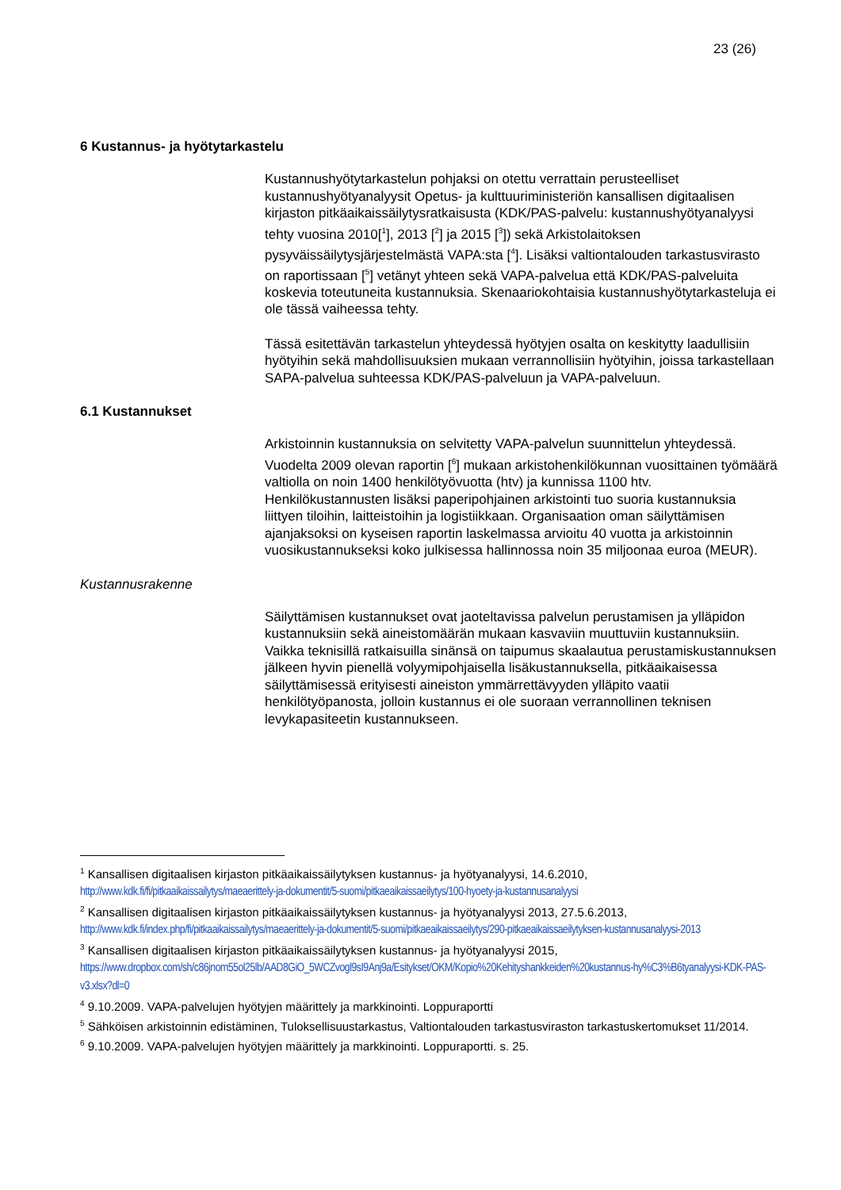23 (26)
6 Kustannus- ja hyötytarkastelu
Kustannushyötytarkastelun pohjaksi on otettu verrattain perusteelliset kustannushyötyanalyysit Opetus- ja kulttuuriministeriön kansallisen digitaalisen kirjaston pitkäaikaissäilytysratkaisusta (KDK/PAS-palvelu: kustannushyötyanalyysi tehty vuosina 2010[<sup>1</sup>], 2013 [<sup>2</sup>] ja 2015 [<sup>3</sup>]) sekä Arkistolaitoksen pysyväissäilytysjärjestelmästä VAPA:sta [<sup>4</sup>]. Lisäksi valtiontalouden tarkastusvirasto on raportissaan [<sup>5</sup>] vetänyt yhteen sekä VAPA-palvelua että KDK/PAS-palveluita koskevia toteutuneita kustannuksia. Skenaariokohtaisia kustannushyötytarkasteluja ei ole tässä vaiheessa tehty.
Tässä esitettävän tarkastelun yhteydessä hyötyjen osalta on keskitytty laadullisiin hyötyihin sekä mahdollisuuksien mukaan verrannollisiin hyötyihin, joissa tarkastellaan SAPA-palvelua suhteessa KDK/PAS-palveluun ja VAPA-palveluun.
6.1 Kustannukset
Arkistoinnin kustannuksia on selvitetty VAPA-palvelun suunnittelun yhteydessä. Vuodelta 2009 olevan raportin [<sup>6</sup>] mukaan arkistohenkilökunnan vuosittainen työmäärä valtiolla on noin 1400 henkilötyövuotta (htv) ja kunnissa 1100 htv. Henkilökustannusten lisäksi paperipohjainen arkistointi tuo suoria kustannuksia liittyen tiloihin, laitteistoihin ja logistiikkaan. Organisaation oman säilyttämisen ajanjaksoksi on kyseisen raportin laskelmassa arvioitu 40 vuotta ja arkistoinnin vuosikustannukseksi koko julkisessa hallinnossa noin 35 miljoonaa euroa (MEUR).
Kustannusrakenne
Säilyttämisen kustannukset ovat jaoteltavissa palvelun perustamisen ja ylläpidon kustannuksiin sekä aineistomäärän mukaan kasvaviin muuttuviin kustannuksiin. Vaikka teknisillä ratkaisuilla sinänsä on taipumus skaalautua perustamiskustannuksen jälkeen hyvin pienellä volyymipohjaisella lisäkustannuksella, pitkäaikaisessa säilyttämisessä erityisesti aineiston ymmärrettävyyden ylläpito vaatii henkilötyöpanosta, jolloin kustannus ei ole suoraan verrannollinen teknisen levykapasiteetin kustannukseen.
<sup>1</sup> Kansallisen digitaalisen kirjaston pitkäaikaissäilytyksen kustannus- ja hyötyanalyysi, 14.6.2010, http://www.kdk.fi/fi/pitkaaikaissailytys/maeaerittely-ja-dokumentit/5-suomi/pitkaeaikaissaeilytys/100-hyoety-ja-kustannusanalyysi
<sup>2</sup> Kansallisen digitaalisen kirjaston pitkäaikaissäilytyksen kustannus- ja hyötyanalyysi 2013, 27.5.6.2013, http://www.kdk.fi/index.php/fi/pitkaaikaissailytys/maeaerittely-ja-dokumentit/5-suomi/pitkaeaikaissaeilytys/290-pitkaeaikaissaeilytyksen-kustannusanalyysi-2013
<sup>3</sup> Kansallisen digitaalisen kirjaston pitkäaikaissäilytyksen kustannus- ja hyötyanalyysi 2015, https://www.dropbox.com/sh/c86jnom55ol25lb/AAD8GiO_5WCZvogl9sI9Anj9a/Esitykset/OKM/Kopio%20Kehityshankkeiden%20kustannus-hy%C3%B6tyanalyysi-KDK-PAS-v3.xlsx?dl=0
<sup>4</sup> 9.10.2009. VAPA-palvelujen hyötyjen määrittely ja markkinointi. Loppuraportti
<sup>5</sup> Sähköisen arkistoinnin edistäminen, Tuloksellisuustarkastus, Valtiontalouden tarkastusviraston tarkastuskertomukset 11/2014.
<sup>6</sup> 9.10.2009. VAPA-palvelujen hyötyjen määrittely ja markkinointi. Loppuraportti. s. 25.